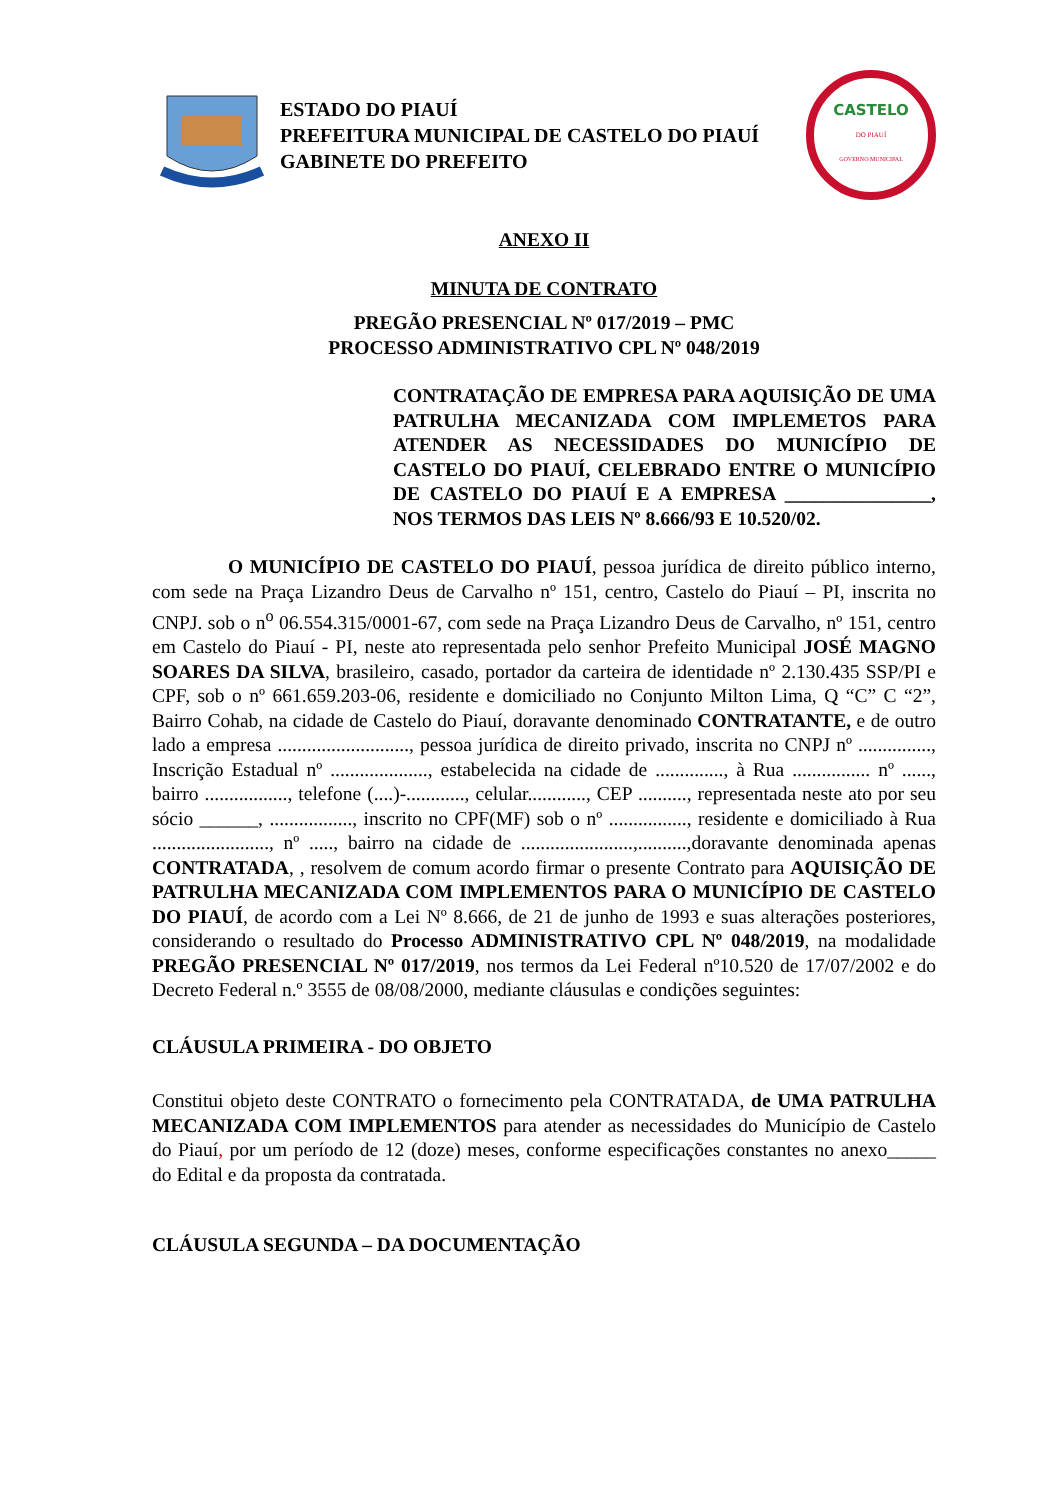ESTADO DO PIAUÍ
PREFEITURA MUNICIPAL DE CASTELO DO PIAUÍ
GABINETE DO PREFEITO
CASTELO
DO PIAUÍ
GOVERNO MUNICIPAL
ANEXO II
MINUTA DE CONTRATO
PREGÃO PRESENCIAL Nº 017/2019 – PMC
PROCESSO ADMINISTRATIVO CPL Nº 048/2019
CONTRATAÇÃO DE EMPRESA PARA AQUISIÇÃO DE UMA PATRULHA MECANIZADA COM IMPLEMETOS PARA ATENDER AS NECESSIDADES DO MUNICÍPIO DE CASTELO DO PIAUÍ, CELEBRADO ENTRE O MUNICÍPIO DE CASTELO DO PIAUÍ E A EMPRESA _______________, NOS TERMOS DAS LEIS Nº 8.666/93 E 10.520/02.
O MUNICÍPIO DE CASTELO DO PIAUÍ, pessoa jurídica de direito público interno, com sede na Praça Lizandro Deus de Carvalho nº 151, centro, Castelo do Piauí – PI, inscrita no CNPJ. sob o n<sup>o</sup> 06.554.315/0001-67, com sede na Praça Lizandro Deus de Carvalho, nº 151, centro em Castelo do Piauí - PI, neste ato representada pelo senhor Prefeito Municipal JOSÉ MAGNO SOARES DA SILVA, brasileiro, casado, portador da carteira de identidade nº 2.130.435 SSP/PI e CPF, sob o nº 661.659.203-06, residente e domiciliado no Conjunto Milton Lima, Q “C” C “2”, Bairro Cohab, na cidade de Castelo do Piauí, doravante denominado CONTRATANTE, e de outro lado a empresa ..........................., pessoa jurídica de direito privado, inscrita no CNPJ nº ..............., Inscrição Estadual nº ...................., estabelecida na cidade de .............., à Rua ................ nº ......, bairro ................., telefone (....)-............, celular............, CEP .........., representada neste ato por seu sócio ______, ................., inscrito no CPF(MF) sob o nº ................, residente e domiciliado à Rua ........................, nº ....., bairro na cidade de .......................,..........,doravante denominada apenas CONTRATADA, , resolvem de comum acordo firmar o presente Contrato para AQUISIÇÃO DE PATRULHA MECANIZADA COM IMPLEMENTOS PARA O MUNICÍPIO DE CASTELO DO PIAUÍ, de acordo com a Lei Nº 8.666, de 21 de junho de 1993 e suas alterações posteriores, considerando o resultado do Processo ADMINISTRATIVO CPL Nº 048/2019, na modalidade PREGÃO PRESENCIAL Nº 017/2019, nos termos da Lei Federal nº10.520 de 17/07/2002 e do Decreto Federal n.º 3555 de 08/08/2000, mediante cláusulas e condições seguintes:
CLÁUSULA PRIMEIRA - DO OBJETO
Constitui objeto deste CONTRATO o fornecimento pela CONTRATADA, de UMA PATRULHA MECANIZADA COM IMPLEMENTOS para atender as necessidades do Município de Castelo do Piauí, por um período de 12 (doze) meses, conforme especificações constantes no anexo_____ do Edital e da proposta da contratada.
CLÁUSULA SEGUNDA – DA DOCUMENTAÇÃO